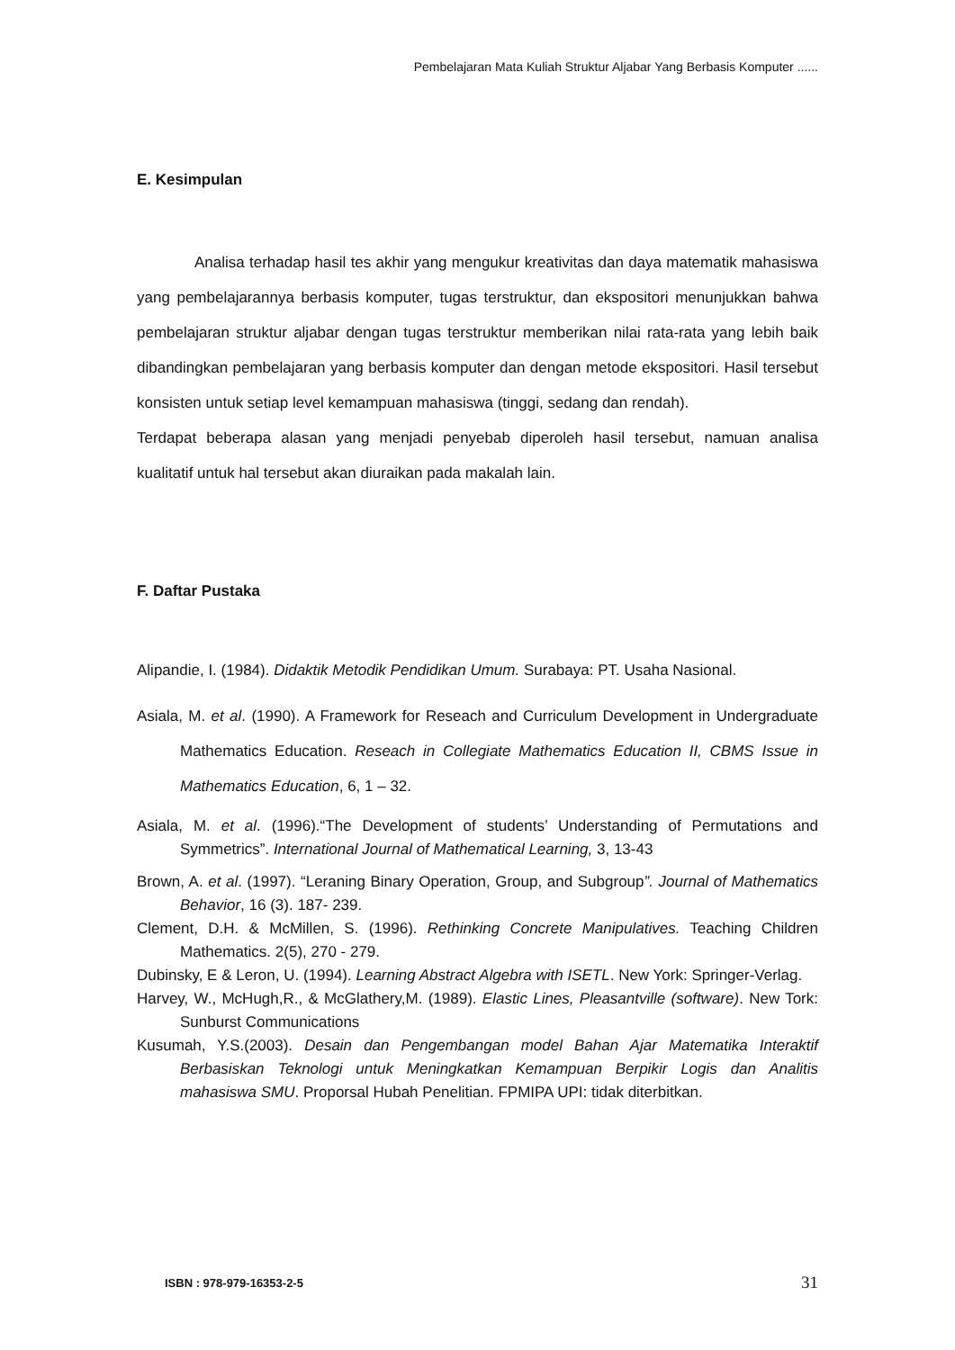Pembelajaran Mata Kuliah Struktur Aljabar Yang Berbasis Komputer ......
E. Kesimpulan
Analisa terhadap hasil tes akhir yang mengukur kreativitas dan daya matematik mahasiswa yang pembelajarannya berbasis komputer, tugas terstruktur, dan ekspositori menunjukkan bahwa pembelajaran struktur aljabar dengan tugas terstruktur memberikan nilai rata-rata yang lebih baik dibandingkan pembelajaran yang berbasis komputer dan dengan metode ekspositori. Hasil tersebut konsisten untuk setiap level kemampuan mahasiswa (tinggi, sedang dan rendah).
Terdapat beberapa alasan yang menjadi penyebab diperoleh hasil tersebut, namuan analisa kualitatif untuk hal tersebut akan diuraikan pada makalah lain.
F. Daftar Pustaka
Alipandie, I. (1984). Didaktik Metodik Pendidikan Umum. Surabaya: PT. Usaha Nasional.
Asiala, M. et al. (1990). A Framework for Reseach and Curriculum Development in Undergraduate Mathematics Education. Reseach in Collegiate Mathematics Education II, CBMS Issue in Mathematics Education, 6, 1 – 32.
Asiala, M. et al. (1996).“The Development of students’ Understanding of Permutations and Symmetrics”. International Journal of Mathematical Learning, 3, 13-43
Brown, A. et al. (1997). “Leraning Binary Operation, Group, and Subgroup”. Journal of Mathematics Behavior, 16 (3). 187- 239.
Clement, D.H. & McMillen, S. (1996). Rethinking Concrete Manipulatives. Teaching Children Mathematics. 2(5), 270 - 279.
Dubinsky, E & Leron, U. (1994). Learning Abstract Algebra with ISETL. New York: Springer-Verlag.
Harvey, W., McHugh,R., & McGlathery,M. (1989). Elastic Lines, Pleasantville (software). New Tork: Sunburst Communications
Kusumah, Y.S.(2003). Desain dan Pengembangan model Bahan Ajar Matematika Interaktif Berbasiskan Teknologi untuk Meningkatkan Kemampuan Berpikir Logis dan Analitis mahasiswa SMU. Proporsal Hubah Penelitian. FPMIPA UPI: tidak diterbitkan.
ISBN : 978-979-16353-2-5 31